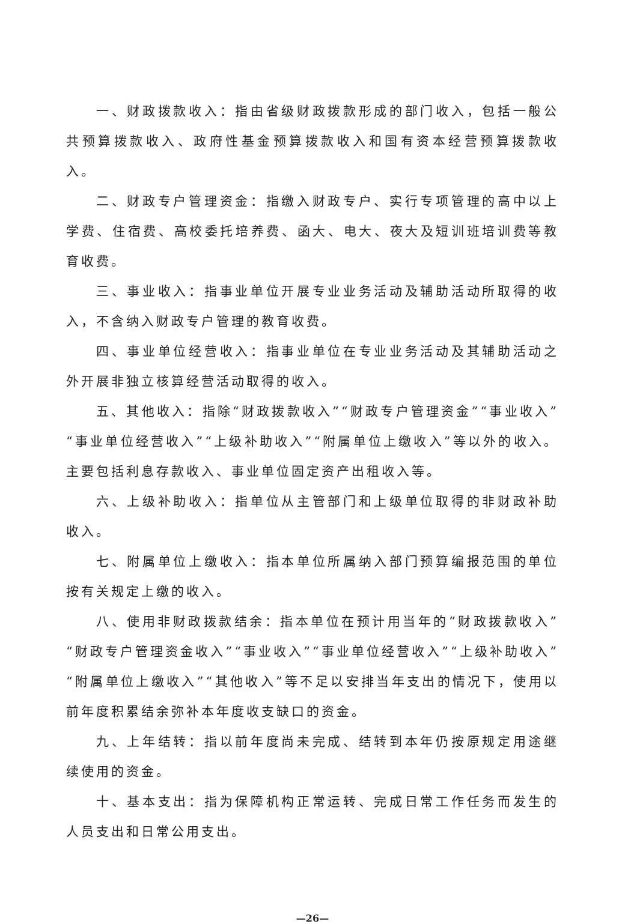一、财政拨款收入：指由省级财政拨款形成的部门收入，包括一般公共预算拨款收入、政府性基金预算拨款收入和国有资本经营预算拨款收入。
二、财政专户管理资金：指缴入财政专户、实行专项管理的高中以上学费、住宿费、高校委托培养费、函大、电大、夜大及短训班培训费等教育收费。
三、事业收入：指事业单位开展专业业务活动及辅助活动所取得的收入，不含纳入财政专户管理的教育收费。
四、事业单位经营收入：指事业单位在专业业务活动及其辅助活动之外开展非独立核算经营活动取得的收入。
五、其他收入：指除“财政拨款收入”“财政专户管理资金”“事业收入”“事业单位经营收入”“上级补助收入”“附属单位上缴收入”等以外的收入。主要包括利息存款收入、事业单位固定资产出租收入等。
六、上级补助收入：指单位从主管部门和上级单位取得的非财政补助收入。
七、附属单位上缴收入：指本单位所属纳入部门预算编报范围的单位按有关规定上缴的收入。
八、使用非财政拨款结余：指本单位在预计用当年的“财政拨款收入”“财政专户管理资金收入”“事业收入”“事业单位经营收入”“上级补助收入”“附属单位上缴收入”“其他收入”等不足以安排当年支出的情况下，使用以前年度积累结余弥补本年度收支缺口的资金。
九、上年结转：指以前年度尚未完成、结转到本年仍按原规定用途继续使用的资金。
十、基本支出：指为保障机构正常运转、完成日常工作任务而发生的人员支出和日常公用支出。
—26—